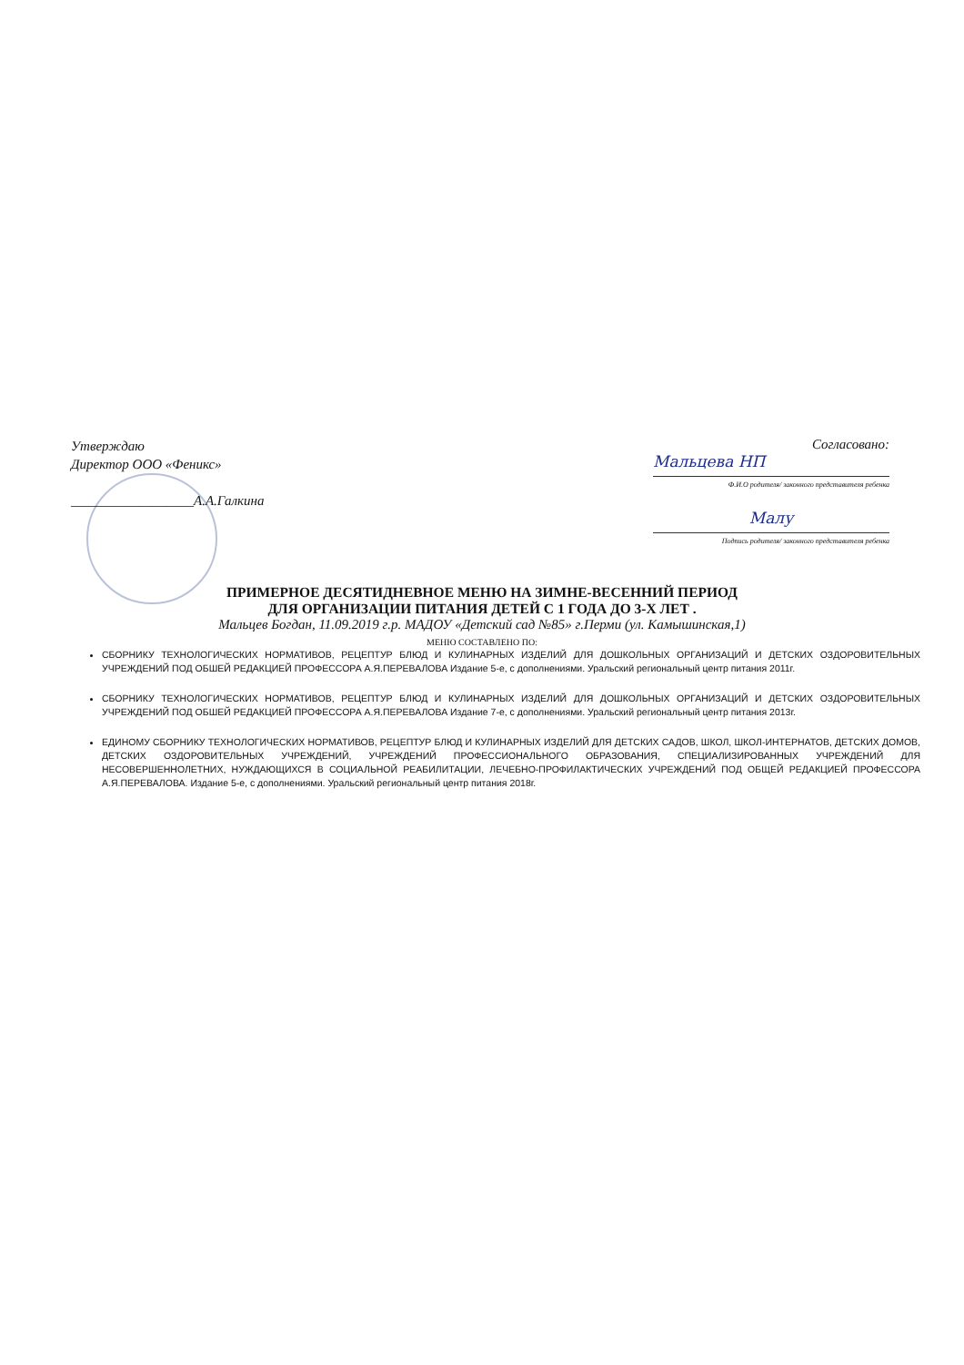Утверждаю
Директор ООО «Феникс»
__________________А.А.Галкина
Согласовано:
Мальцева НП
Ф.И.О родителя/ законного представителя ребенка
Малу
Подпись родителя/ законного представителя ребенка
ПРИМЕРНОЕ ДЕСЯТИДНЕВНОЕ МЕНЮ НА ЗИМНЕ-ВЕСЕННИЙ ПЕРИОД
ДЛЯ ОРГАНИЗАЦИИ ПИТАНИЯ ДЕТЕЙ С 1 ГОДА ДО 3-Х ЛЕТ .
Мальцев Богдан, 11.09.2019 г.р. МАДОУ «Детский сад №85» г.Перми (ул. Камышинская,1)
МЕНЮ СОСТАВЛЕНО ПО:
СБОРНИКУ ТЕХНОЛОГИЧЕСКИХ НОРМАТИВОВ, РЕЦЕПТУР БЛЮД И КУЛИНАРНЫХ ИЗДЕЛИЙ ДЛЯ ДОШКОЛЬНЫХ ОРГАНИЗАЦИЙ И ДЕТСКИХ ОЗДОРОВИТЕЛЬНЫХ УЧРЕЖДЕНИЙ ПОД ОБШЕЙ РЕДАКЦИЕЙ ПРОФЕССОРА А.Я.ПЕРЕВАЛОВА Издание 5-е, с дополнениями. Уральский региональный центр питания 2011г.
СБОРНИКУ ТЕХНОЛОГИЧЕСКИХ НОРМАТИВОВ, РЕЦЕПТУР БЛЮД И КУЛИНАРНЫХ ИЗДЕЛИЙ ДЛЯ ДОШКОЛЬНЫХ ОРГАНИЗАЦИЙ И ДЕТСКИХ ОЗДОРОВИТЕЛЬНЫХ УЧРЕЖДЕНИЙ ПОД ОБШЕЙ РЕДАКЦИЕЙ ПРОФЕССОРА А.Я.ПЕРЕВАЛОВА Издание 7-е, с дополнениями. Уральский региональный центр питания 2013г.
ЕДИНОМУ СБОРНИКУ ТЕХНОЛОГИЧЕСКИХ НОРМАТИВОВ, РЕЦЕПТУР БЛЮД И КУЛИНАРНЫХ ИЗДЕЛИЙ ДЛЯ ДЕТСКИХ САДОВ, ШКОЛ, ШКОЛ-ИНТЕРНАТОВ, ДЕТСКИХ ДОМОВ, ДЕТСКИХ ОЗДОРОВИТЕЛЬНЫХ УЧРЕЖДЕНИЙ, УЧРЕЖДЕНИЙ ПРОФЕССИОНАЛЬНОГО ОБРАЗОВАНИЯ, СПЕЦИАЛИЗИРОВАННЫХ УЧРЕЖДЕНИЙ ДЛЯ НЕСОВЕРШЕННОЛЕТНИХ, НУЖДАЮЩИХСЯ В СОЦИАЛЬНОЙ РЕАБИЛИТАЦИИ, ЛЕЧЕБНО-ПРОФИЛАКТИЧЕСКИХ УЧРЕЖДЕНИЙ ПОД ОБЩЕЙ РЕДАКЦИЕЙ ПРОФЕССОРА А.Я.ПЕРЕВАЛОВА. Издание 5-е, с дополнениями. Уральский региональный центр питания 2018г.